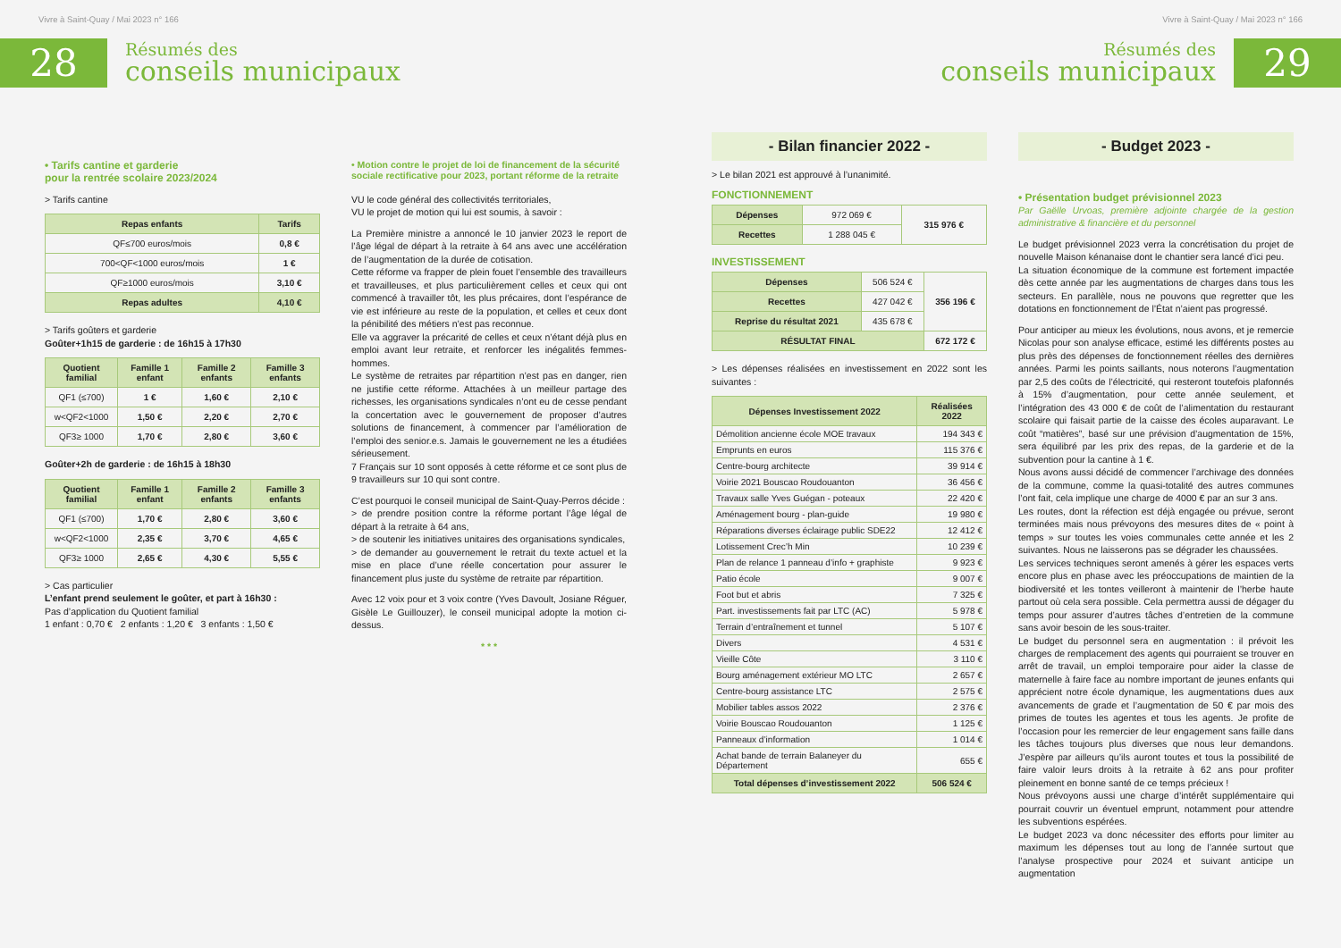Vivre à Saint-Quay / Mai 2023 n° 166 Vivre à Saint-Quay / Mai 2023 n° 166
28
Résumés des
conseils municipaux
Résumés des
conseils municipaux
29
• Tarifs cantine et garderie
pour la rentrée scolaire 2023/2024
> Tarifs cantine
| Repas enfants | Tarifs |
| --- | --- |
| QF≤700 euros/mois | 0,8 € |
| 700<QF<1000 euros/mois | 1 € |
| QF≥1000 euros/mois | 3,10 € |
| Repas adultes | 4,10 € |
> Tarifs goûters et garderie
Goûter+1h15 de garderie : de 16h15 à 17h30
| Quotient familial | Famille 1 enfant | Famille 2 enfants | Famille 3 enfants |
| --- | --- | --- | --- |
| QF1 (≤700) | 1 € | 1,60 € | 2,10 € |
| w<QF2<1000 | 1,50 € | 2,20 € | 2,70 € |
| QF3≥ 1000 | 1,70 € | 2,80 € | 3,60 € |
Goûter+2h de garderie : de 16h15 à 18h30
| Quotient familial | Famille 1 enfant | Famille 2 enfants | Famille 3 enfants |
| --- | --- | --- | --- |
| QF1 (≤700) | 1,70 € | 2,80 € | 3,60 € |
| w<QF2<1000 | 2,35 € | 3,70 € | 4,65 € |
| QF3≥ 1000 | 2,65 € | 4,30 € | 5,55 € |
> Cas particulier
L’enfant prend seulement le goûter, et part à 16h30 :
Pas d’application du Quotient familial
1 enfant : 0,70 € 2 enfants : 1,20 € 3 enfants : 1,50 €
• Motion contre le projet de loi de financement de la sécurité sociale rectificative pour 2023, portant réforme de la retraite
VU le code général des collectivités territoriales,
VU le projet de motion qui lui est soumis, à savoir :
La Première ministre a annoncé le 10 janvier 2023 le report de l’âge légal de départ à la retraite à 64 ans avec une accélération de l’augmentation de la durée de cotisation.
Cette réforme va frapper de plein fouet l’ensemble des travailleurs et travailleuses, et plus particulièrement celles et ceux qui ont commencé à travailler tôt, les plus précaires, dont l’espérance de vie est inférieure au reste de la population, et celles et ceux dont la pénibilité des métiers n’est pas reconnue.
Elle va aggraver la précarité de celles et ceux n’étant déjà plus en emploi avant leur retraite, et renforcer les inégalités femmes-hommes.
Le système de retraites par répartition n’est pas en danger, rien ne justifie cette réforme. Attachées à un meilleur partage des richesses, les organisations syndicales n’ont eu de cesse pendant la concertation avec le gouvernement de proposer d’autres solutions de financement, à commencer par l’amélioration de l’emploi des senior.e.s. Jamais le gouvernement ne les a étudiées sérieusement.
7 Français sur 10 sont opposés à cette réforme et ce sont plus de 9 travailleurs sur 10 qui sont contre.
C’est pourquoi le conseil municipal de Saint-Quay-Perros décide :
> de prendre position contre la réforme portant l’âge légal de départ à la retraite à 64 ans,
> de soutenir les initiatives unitaires des organisations syndicales,
> de demander au gouvernement le retrait du texte actuel et la mise en place d’une réelle concertation pour assurer le financement plus juste du système de retraite par répartition.
Avec 12 voix pour et 3 voix contre (Yves Davoult, Josiane Réguer, Gisèle Le Guillouzer), le conseil municipal adopte la motion ci-dessus.
* * *
- Bilan financier 2022 -
> Le bilan 2021 est approuvé à l’unanimité.
FONCTIONNEMENT
| Dépenses | 972 069 € | 315 976 € |
| Recettes | 1 288 045 € | |
INVESTISSEMENT
| Dépenses | 506 524 € | 356 196 € |
| Recettes | 427 042 € | |
| Reprise du résultat 2021 | 435 678 € | |
| RÉSULTAT FINAL | | 672 172 € |
> Les dépenses réalisées en investissement en 2022 sont les suivantes :
| Dépenses Investissement 2022 | Réalisées 2022 |
| --- | --- |
| Démolition ancienne école MOE travaux | 194 343 € |
| Emprunts en euros | 115 376 € |
| Centre-bourg architecte | 39 914 € |
| Voirie 2021 Bouscao Roudouanton | 36 456 € |
| Travaux salle Yves Guégan - poteaux | 22 420 € |
| Aménagement bourg - plan-guide | 19 980 € |
| Réparations diverses éclairage public SDE22 | 12 412 € |
| Lotissement Crec’h Min | 10 239 € |
| Plan de relance 1 panneau d’info + graphiste | 9 923 € |
| Patio école | 9 007 € |
| Foot but et abris | 7 325 € |
| Part. investissements fait par LTC (AC) | 5 978 € |
| Terrain d’entraînement et tunnel | 5 107 € |
| Divers | 4 531 € |
| Vieille Côte | 3 110 € |
| Bourg aménagement extérieur MO LTC | 2 657 € |
| Centre-bourg assistance LTC | 2 575 € |
| Mobilier tables assos 2022 | 2 376 € |
| Voirie Bouscao Roudouanton | 1 125 € |
| Panneaux d’information | 1 014 € |
| Achat bande de terrain Balaneyer du Département | 655 € |
| Total dépenses d’investissement 2022 | 506 524 € |
- Budget 2023 -
• Présentation budget prévisionnel 2023
Par Gaëlle Urvoas, première adjointe chargée de la gestion administrative & financière et du personnel
Le budget prévisionnel 2023 verra la concrétisation du projet de nouvelle Maison kénanaise dont le chantier sera lancé d’ici peu.
La situation économique de la commune est fortement impactée dès cette année par les augmentations de charges dans tous les secteurs. En parallèle, nous ne pouvons que regretter que les dotations en fonctionnement de l’État n’aient pas progressé.
Pour anticiper au mieux les évolutions, nous avons, et je remercie Nicolas pour son analyse efficace, estimé les différents postes au plus près des dépenses de fonctionnement réelles des dernières années. Parmi les points saillants, nous noterons l’augmentation par 2,5 des coûts de l’électricité, qui resteront toutefois plafonnés à 15% d’augmentation, pour cette année seulement, et l’intégration des 43 000 € de coût de l’alimentation du restaurant scolaire qui faisait partie de la caisse des écoles auparavant. Le coût “matières”, basé sur une prévision d’augmentation de 15%, sera équilibré par les prix des repas, de la garderie et de la subvention pour la cantine à 1 €.
Nous avons aussi décidé de commencer l’archivage des données de la commune, comme la quasi-totalité des autres communes l’ont fait, cela implique une charge de 4000 € par an sur 3 ans.
Les routes, dont la réfection est déjà engagée ou prévue, seront terminées mais nous prévoyons des mesures dites de « point à temps » sur toutes les voies communales cette année et les 2 suivantes. Nous ne laisserons pas se dégrader les chaussées.
Les services techniques seront amenés à gérer les espaces verts encore plus en phase avec les préoccupations de maintien de la biodiversité et les tontes veilleront à maintenir de l’herbe haute partout où cela sera possible. Cela permettra aussi de dégager du temps pour assurer d’autres tâches d’entretien de la commune sans avoir besoin de les sous-traiter.
Le budget du personnel sera en augmentation : il prévoit les charges de remplacement des agents qui pourraient se trouver en arrêt de travail, un emploi temporaire pour aider la classe de maternelle à faire face au nombre important de jeunes enfants qui apprécient notre école dynamique, les augmentations dues aux avancements de grade et l’augmentation de 50 € par mois des primes de toutes les agentes et tous les agents. Je profite de l’occasion pour les remercier de leur engagement sans faille dans les tâches toujours plus diverses que nous leur demandons. J’espère par ailleurs qu’ils auront toutes et tous la possibilité de faire valoir leurs droits à la retraite à 62 ans pour profiter pleinement en bonne santé de ce temps précieux !
Nous prévoyons aussi une charge d’intérêt supplémentaire qui pourrait couvrir un éventuel emprunt, notamment pour attendre les subventions espérées.
Le budget 2023 va donc nécessiter des efforts pour limiter au maximum les dépenses tout au long de l’année surtout que l’analyse prospective pour 2024 et suivant anticipe un augmentation